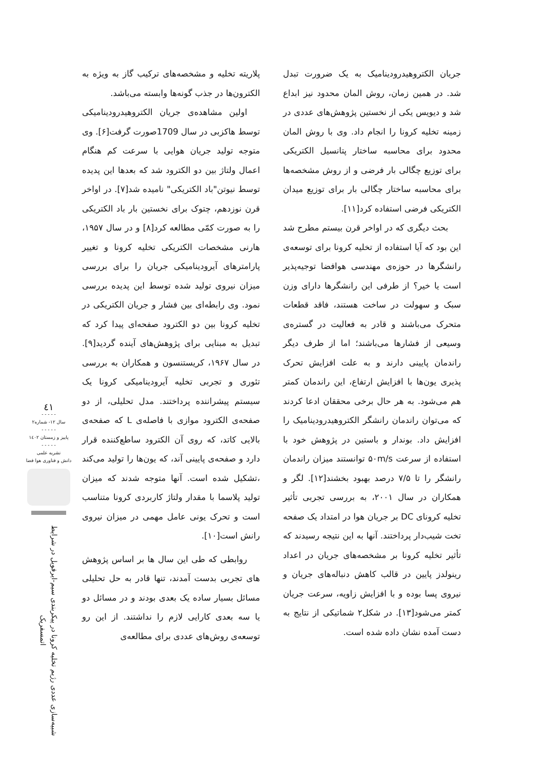پلاریته تخلیه و مشخصه‌های ترکیب گاز به ویژه به الکترون‌ها در جذب گونه‌ها وابسته می‌باشد.
اولین مشاهده‌ی جریان الکتروهیدرودینامیکی توسط هاکزبی در سال 1709صورت گرفت[۶]. وی متوجه تولید جریان هوایی با سرعت کم هنگام اعمال ولتاژ بین دو الکترود شد که بعدها این پدیده توسط نیوتن"باد الکتریکی" نامیده شد[۷]. در اواخر قرن نوزدهم، چتوک برای نخستین بار باد الکتریکی را به صورت کمّی مطالعه کرد[۸] و در سال ۱۹۵۷، هارنی مشخصات الکتریکی تخلیه کرونا و تغییر پارامترهای آیرودینامیکی جریان را برای بررسی میزان نیروی تولید شده توسط این پدیده بررسی نمود. وی رابطه‌ای بین فشار و جریان الکتریکی در تخلیه کرونا بین دو الکترود صفحه‌ای پیدا کرد که تبدیل به مبنایی برای پژوهش‌های آینده گردید[۹]. در سال ۱۹۶۷، کریستنسون و همکاران به بررسی تئوری و تجربی تخلیه آیرودینامیکی کرونا یک سیستم پیشراننده پرداختند. مدل تحلیلی، از دو صفحه‌ی الکترود موازی با فاصله‌ی L که صفحه‌ی بالایی کاتد، که روی آن الکترود ساطع‌کننده قرار دارد و صفحه‌ی پایینی آند، که یون‌ها را تولید می‌کند ،تشکیل شده است. آنها متوجه شدند که میزان تولید پلاسما با مقدار ولتاژ کاربردی کرونا متناسب است و تحرک یونی عامل مهمی در میزان نیروی رانش است[۱۰].
روابطی که طی این سال ها بر اساس پژوهش های تجربی بدست آمدند، تنها قادر به حل تحلیلی مسائل بسیار ساده یک بعدی بودند و در مسائل دو یا سه بعدی کارایی لازم را نداشتند. از این رو توسعه‌ی روش‌های عددی برای مطالعه‌ی
جریان الکتروهیدرودینامیک به یک ضرورت تبدل شد. در همین زمان، روش المان محدود نیز ابداع شد و دیویس یکی از نخستین پژوهش‌های عددی در زمینه تخلیه کرونا را انجام داد. وی با روش المان محدود برای محاسبه ساختار پتانسیل الکتریکی برای توزیع چگالی بار فرضی و از روش مشخصه‌ها برای محاسبه ساختار چگالی بار برای توزیع میدان الکتریکی فرضی استفاده کرد[۱۱].
بحث دیگری که در اواخر قرن بیستم مطرح شد این بود که آیا استفاده از تخلیه کرونا برای توسعه‌ی رانشگرها در حوزه‌ی مهندسی هوافضا توجیه‌پذیر است یا خیر؟ از طرفی این رانشگرها دارای وزن سبک و سهولت در ساخت هستند، فاقد قطعات متحرک می‌باشند و قادر به فعالیت در گستره‌ی وسیعی از فشارها می‌باشند؛ اما از طرف دیگر راندمان پایینی دارند و به علت افزایش تحرک پذیری یون‌ها با افزایش ارتفاع، این راندمان کمتر هم می‌شود. به هر حال برخی محققان ادعا کردند که می‌توان راندمان رانشگر الکتروهیدرودینامیک را افزایش داد. بوندار و باستین در پژوهش خود با استفاده از سرعت ۵۰m/s توانستند میزان راندمان رانشگر را تا ۷/۵ درصد بهبود بخشند[۱۲]. لگر و همکاران در سال ۲۰۰۱، به بررسی تجربی تأثیر تخلیه کرونای DC بر جریان هوا در امتداد یک صفحه تخت شیب‌دار پرداختند. آنها به این نتیجه رسیدند که تأثیر تخلیه کرونا بر مشخصه‌های جریان در اعداد رینولدز پایین در قالب کاهش دنباله‌های جریان و نیروی پسا بوده و با افزایش زاویه، سرعت جریان کمتر می‌شود[۱۳]. در شکل۲ شماتیکی از نتایج به دست آمده نشان داده شده است.
٤١
- - - - -
سال ۱۲- شماره۲
- - - - -
پاییز و زمستان ۱٤۰۲
- - - - -
نشریه علمی
دانش و فناوری هوا فضا
شبیه‌سازی عددی رژیم تخلیه کرونا در پیکربندی سیم-ایرفویل در شرایط اتمسفریک